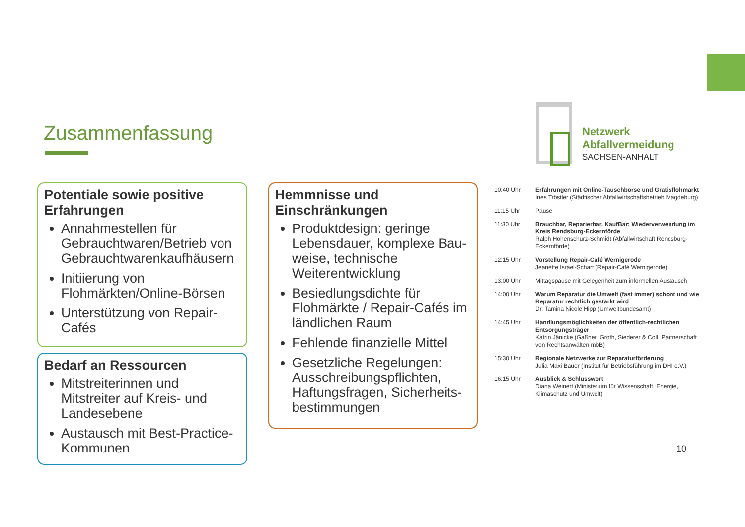Zusammenfassung
Netzwerk
Abfallvermeidung
SACHSEN-ANHALT
Potentiale sowie positive Erfahrungen
Annahmestellen für Gebrauchtwaren/Betrieb von Gebrauchtwarenkaufhäusern
Initiierung von Flohmärkten/Online-Börsen
Unterstützung von Repair-Cafés
Bedarf an Ressourcen
Mitstreiterinnen und Mitstreiter auf Kreis- und Landesebene
Austausch mit Best-Practice-Kommunen
Hemmnisse und Einschränkungen
Produktdesign: geringe Lebensdauer, komplexe Bau-weise, technische Weiterentwicklung
Besiedlungsdichte für Flohmärkte / Repair-Cafés im ländlichen Raum
Fehlende finanzielle Mittel
Gesetzliche Regelungen: Ausschreibungspflichten, Haftungsfragen, Sicherheits-bestimmungen
| 10:40 Uhr | Erfahrungen mit Online-Tauschbörse und Gratisflohmarkt Ines Tröstler (Städtischer Abfallwirtschaftsbetrieb Magdeburg) |
| 11:15 Uhr | Pause |
| 11:30 Uhr | Brauchbar, Reparierbar, KaufBar: Wiederverwendung im Kreis Rendsburg-Eckernförde Ralph Hohenschurz-Schmidt (Abfallwirtschaft Rendsburg-Eckernförde) |
| 12:15 Uhr | Vorstellung Repair-Café Wernigerode Jeanette Israel-Schart (Repair-Café Wernigerode) |
| 13:00 Uhr | Mittagspause mit Gelegenheit zum informellen Austausch |
| 14:00 Uhr | Warum Reparatur die Umwelt (fast immer) schont und wie Reparatur rechtlich gestärkt wird Dr. Tamina Nicole Hipp (Umweltbundesamt) |
| 14:45 Uhr | Handlungsmöglichkeiten der öffentlich-rechtlichen Entsorgungsträger Katrin Jänicke (Gaßner, Groth, Siederer & Coll. Partnerschaft von Rechtsanwälten mbB) |
| 15:30 Uhr | Regionale Netzwerke zur Reparaturförderung Julia Maxi Bauer (Institut für Betriebsführung im DHI e.V.) |
| 16:15 Uhr | Ausblick & Schlusswort Diana Weinert (Ministerium für Wissenschaft, Energie, Klimaschutz und Umwelt) |
10